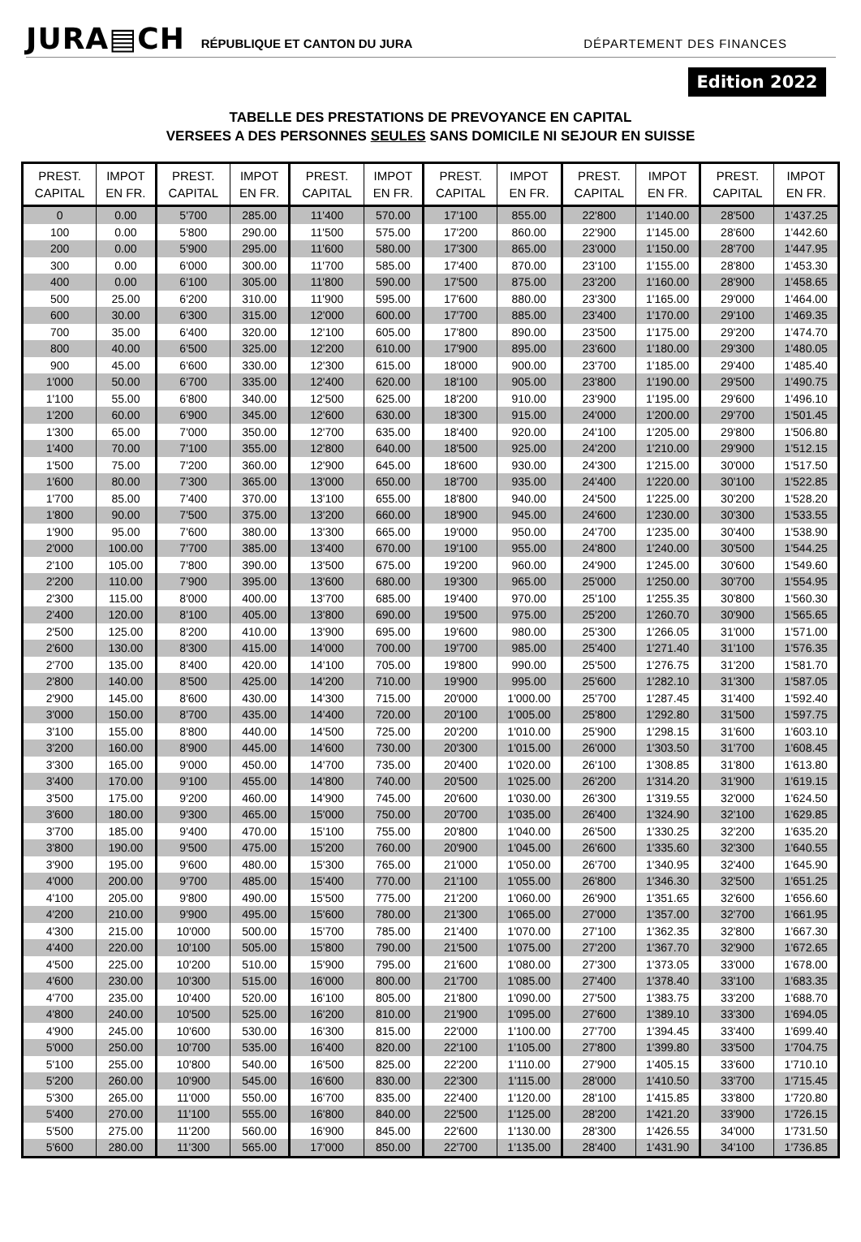JURA▤CH RÉPUBLIQUE ET CANTON DU JURA DÉPARTEMENT DES FINANCES
Edition 2022
TABELLE DES PRESTATIONS DE PREVOYANCE EN CAPITAL
VERSEES A DES PERSONNES SEULES SANS DOMICILE NI SEJOUR EN SUISSE
| PREST. CAPITAL | IMPOT EN FR. | PREST. CAPITAL | IMPOT EN FR. | PREST. CAPITAL | IMPOT EN FR. | PREST. CAPITAL | IMPOT EN FR. | PREST. CAPITAL | IMPOT EN FR. | PREST. CAPITAL | IMPOT EN FR. |
| --- | --- | --- | --- | --- | --- | --- | --- | --- | --- | --- | --- |
| 0 | 0.00 | 5'700 | 285.00 | 11'400 | 570.00 | 17'100 | 855.00 | 22'800 | 1'140.00 | 28'500 | 1'437.25 |
| 100 | 0.00 | 5'800 | 290.00 | 11'500 | 575.00 | 17'200 | 860.00 | 22'900 | 1'145.00 | 28'600 | 1'442.60 |
| 200 | 0.00 | 5'900 | 295.00 | 11'600 | 580.00 | 17'300 | 865.00 | 23'000 | 1'150.00 | 28'700 | 1'447.95 |
| 300 | 0.00 | 6'000 | 300.00 | 11'700 | 585.00 | 17'400 | 870.00 | 23'100 | 1'155.00 | 28'800 | 1'453.30 |
| 400 | 0.00 | 6'100 | 305.00 | 11'800 | 590.00 | 17'500 | 875.00 | 23'200 | 1'160.00 | 28'900 | 1'458.65 |
| 500 | 25.00 | 6'200 | 310.00 | 11'900 | 595.00 | 17'600 | 880.00 | 23'300 | 1'165.00 | 29'000 | 1'464.00 |
| 600 | 30.00 | 6'300 | 315.00 | 12'000 | 600.00 | 17'700 | 885.00 | 23'400 | 1'170.00 | 29'100 | 1'469.35 |
| 700 | 35.00 | 6'400 | 320.00 | 12'100 | 605.00 | 17'800 | 890.00 | 23'500 | 1'175.00 | 29'200 | 1'474.70 |
| 800 | 40.00 | 6'500 | 325.00 | 12'200 | 610.00 | 17'900 | 895.00 | 23'600 | 1'180.00 | 29'300 | 1'480.05 |
| 900 | 45.00 | 6'600 | 330.00 | 12'300 | 615.00 | 18'000 | 900.00 | 23'700 | 1'185.00 | 29'400 | 1'485.40 |
| 1'000 | 50.00 | 6'700 | 335.00 | 12'400 | 620.00 | 18'100 | 905.00 | 23'800 | 1'190.00 | 29'500 | 1'490.75 |
| 1'100 | 55.00 | 6'800 | 340.00 | 12'500 | 625.00 | 18'200 | 910.00 | 23'900 | 1'195.00 | 29'600 | 1'496.10 |
| 1'200 | 60.00 | 6'900 | 345.00 | 12'600 | 630.00 | 18'300 | 915.00 | 24'000 | 1'200.00 | 29'700 | 1'501.45 |
| 1'300 | 65.00 | 7'000 | 350.00 | 12'700 | 635.00 | 18'400 | 920.00 | 24'100 | 1'205.00 | 29'800 | 1'506.80 |
| 1'400 | 70.00 | 7'100 | 355.00 | 12'800 | 640.00 | 18'500 | 925.00 | 24'200 | 1'210.00 | 29'900 | 1'512.15 |
| 1'500 | 75.00 | 7'200 | 360.00 | 12'900 | 645.00 | 18'600 | 930.00 | 24'300 | 1'215.00 | 30'000 | 1'517.50 |
| 1'600 | 80.00 | 7'300 | 365.00 | 13'000 | 650.00 | 18'700 | 935.00 | 24'400 | 1'220.00 | 30'100 | 1'522.85 |
| 1'700 | 85.00 | 7'400 | 370.00 | 13'100 | 655.00 | 18'800 | 940.00 | 24'500 | 1'225.00 | 30'200 | 1'528.20 |
| 1'800 | 90.00 | 7'500 | 375.00 | 13'200 | 660.00 | 18'900 | 945.00 | 24'600 | 1'230.00 | 30'300 | 1'533.55 |
| 1'900 | 95.00 | 7'600 | 380.00 | 13'300 | 665.00 | 19'000 | 950.00 | 24'700 | 1'235.00 | 30'400 | 1'538.90 |
| 2'000 | 100.00 | 7'700 | 385.00 | 13'400 | 670.00 | 19'100 | 955.00 | 24'800 | 1'240.00 | 30'500 | 1'544.25 |
| 2'100 | 105.00 | 7'800 | 390.00 | 13'500 | 675.00 | 19'200 | 960.00 | 24'900 | 1'245.00 | 30'600 | 1'549.60 |
| 2'200 | 110.00 | 7'900 | 395.00 | 13'600 | 680.00 | 19'300 | 965.00 | 25'000 | 1'250.00 | 30'700 | 1'554.95 |
| 2'300 | 115.00 | 8'000 | 400.00 | 13'700 | 685.00 | 19'400 | 970.00 | 25'100 | 1'255.35 | 30'800 | 1'560.30 |
| 2'400 | 120.00 | 8'100 | 405.00 | 13'800 | 690.00 | 19'500 | 975.00 | 25'200 | 1'260.70 | 30'900 | 1'565.65 |
| 2'500 | 125.00 | 8'200 | 410.00 | 13'900 | 695.00 | 19'600 | 980.00 | 25'300 | 1'266.05 | 31'000 | 1'571.00 |
| 2'600 | 130.00 | 8'300 | 415.00 | 14'000 | 700.00 | 19'700 | 985.00 | 25'400 | 1'271.40 | 31'100 | 1'576.35 |
| 2'700 | 135.00 | 8'400 | 420.00 | 14'100 | 705.00 | 19'800 | 990.00 | 25'500 | 1'276.75 | 31'200 | 1'581.70 |
| 2'800 | 140.00 | 8'500 | 425.00 | 14'200 | 710.00 | 19'900 | 995.00 | 25'600 | 1'282.10 | 31'300 | 1'587.05 |
| 2'900 | 145.00 | 8'600 | 430.00 | 14'300 | 715.00 | 20'000 | 1'000.00 | 25'700 | 1'287.45 | 31'400 | 1'592.40 |
| 3'000 | 150.00 | 8'700 | 435.00 | 14'400 | 720.00 | 20'100 | 1'005.00 | 25'800 | 1'292.80 | 31'500 | 1'597.75 |
| 3'100 | 155.00 | 8'800 | 440.00 | 14'500 | 725.00 | 20'200 | 1'010.00 | 25'900 | 1'298.15 | 31'600 | 1'603.10 |
| 3'200 | 160.00 | 8'900 | 445.00 | 14'600 | 730.00 | 20'300 | 1'015.00 | 26'000 | 1'303.50 | 31'700 | 1'608.45 |
| 3'300 | 165.00 | 9'000 | 450.00 | 14'700 | 735.00 | 20'400 | 1'020.00 | 26'100 | 1'308.85 | 31'800 | 1'613.80 |
| 3'400 | 170.00 | 9'100 | 455.00 | 14'800 | 740.00 | 20'500 | 1'025.00 | 26'200 | 1'314.20 | 31'900 | 1'619.15 |
| 3'500 | 175.00 | 9'200 | 460.00 | 14'900 | 745.00 | 20'600 | 1'030.00 | 26'300 | 1'319.55 | 32'000 | 1'624.50 |
| 3'600 | 180.00 | 9'300 | 465.00 | 15'000 | 750.00 | 20'700 | 1'035.00 | 26'400 | 1'324.90 | 32'100 | 1'629.85 |
| 3'700 | 185.00 | 9'400 | 470.00 | 15'100 | 755.00 | 20'800 | 1'040.00 | 26'500 | 1'330.25 | 32'200 | 1'635.20 |
| 3'800 | 190.00 | 9'500 | 475.00 | 15'200 | 760.00 | 20'900 | 1'045.00 | 26'600 | 1'335.60 | 32'300 | 1'640.55 |
| 3'900 | 195.00 | 9'600 | 480.00 | 15'300 | 765.00 | 21'000 | 1'050.00 | 26'700 | 1'340.95 | 32'400 | 1'645.90 |
| 4'000 | 200.00 | 9'700 | 485.00 | 15'400 | 770.00 | 21'100 | 1'055.00 | 26'800 | 1'346.30 | 32'500 | 1'651.25 |
| 4'100 | 205.00 | 9'800 | 490.00 | 15'500 | 775.00 | 21'200 | 1'060.00 | 26'900 | 1'351.65 | 32'600 | 1'656.60 |
| 4'200 | 210.00 | 9'900 | 495.00 | 15'600 | 780.00 | 21'300 | 1'065.00 | 27'000 | 1'357.00 | 32'700 | 1'661.95 |
| 4'300 | 215.00 | 10'000 | 500.00 | 15'700 | 785.00 | 21'400 | 1'070.00 | 27'100 | 1'362.35 | 32'800 | 1'667.30 |
| 4'400 | 220.00 | 10'100 | 505.00 | 15'800 | 790.00 | 21'500 | 1'075.00 | 27'200 | 1'367.70 | 32'900 | 1'672.65 |
| 4'500 | 225.00 | 10'200 | 510.00 | 15'900 | 795.00 | 21'600 | 1'080.00 | 27'300 | 1'373.05 | 33'000 | 1'678.00 |
| 4'600 | 230.00 | 10'300 | 515.00 | 16'000 | 800.00 | 21'700 | 1'085.00 | 27'400 | 1'378.40 | 33'100 | 1'683.35 |
| 4'700 | 235.00 | 10'400 | 520.00 | 16'100 | 805.00 | 21'800 | 1'090.00 | 27'500 | 1'383.75 | 33'200 | 1'688.70 |
| 4'800 | 240.00 | 10'500 | 525.00 | 16'200 | 810.00 | 21'900 | 1'095.00 | 27'600 | 1'389.10 | 33'300 | 1'694.05 |
| 4'900 | 245.00 | 10'600 | 530.00 | 16'300 | 815.00 | 22'000 | 1'100.00 | 27'700 | 1'394.45 | 33'400 | 1'699.40 |
| 5'000 | 250.00 | 10'700 | 535.00 | 16'400 | 820.00 | 22'100 | 1'105.00 | 27'800 | 1'399.80 | 33'500 | 1'704.75 |
| 5'100 | 255.00 | 10'800 | 540.00 | 16'500 | 825.00 | 22'200 | 1'110.00 | 27'900 | 1'405.15 | 33'600 | 1'710.10 |
| 5'200 | 260.00 | 10'900 | 545.00 | 16'600 | 830.00 | 22'300 | 1'115.00 | 28'000 | 1'410.50 | 33'700 | 1'715.45 |
| 5'300 | 265.00 | 11'000 | 550.00 | 16'700 | 835.00 | 22'400 | 1'120.00 | 28'100 | 1'415.85 | 33'800 | 1'720.80 |
| 5'400 | 270.00 | 11'100 | 555.00 | 16'800 | 840.00 | 22'500 | 1'125.00 | 28'200 | 1'421.20 | 33'900 | 1'726.15 |
| 5'500 | 275.00 | 11'200 | 560.00 | 16'900 | 845.00 | 22'600 | 1'130.00 | 28'300 | 1'426.55 | 34'000 | 1'731.50 |
| 5'600 | 280.00 | 11'300 | 565.00 | 17'000 | 850.00 | 22'700 | 1'135.00 | 28'400 | 1'431.90 | 34'100 | 1'736.85 |